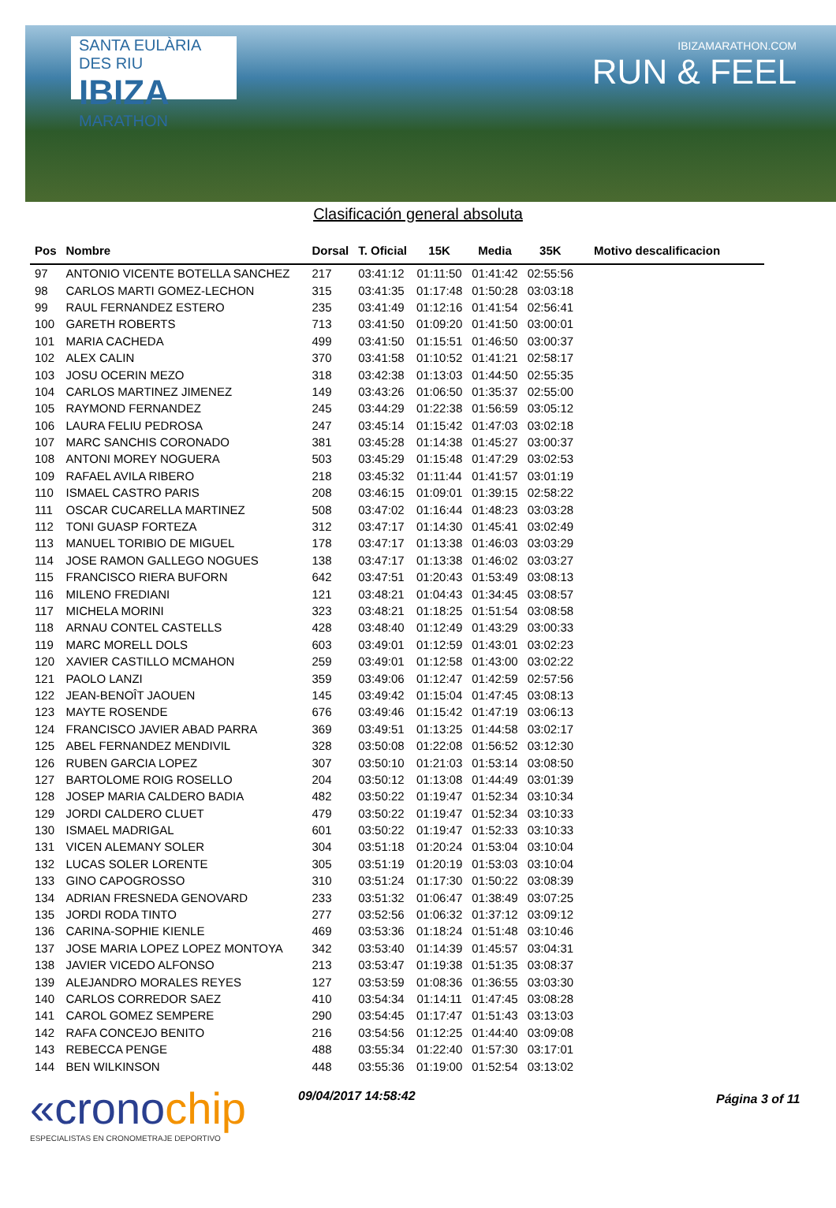SANTA EULÀRIA DES RIU
IBIZA
MARATHON
IBIZAMARATHON.COM
RUN & FEEL
Clasificación general absoluta
| Pos | Nombre | Dorsal | T. Oficial | 15K | Media | 35K | Motivo descalificacion |
| --- | --- | --- | --- | --- | --- | --- | --- |
| 97 | ANTONIO VICENTE BOTELLA SANCHEZ | 217 | 03:41:12 | 01:11:50 | 01:41:42 | 02:55:56 | |
| 98 | CARLOS MARTI GOMEZ-LECHON | 315 | 03:41:35 | 01:17:48 | 01:50:28 | 03:03:18 | |
| 99 | RAUL FERNANDEZ ESTERO | 235 | 03:41:49 | 01:12:16 | 01:41:54 | 02:56:41 | |
| 100 | GARETH ROBERTS | 713 | 03:41:50 | 01:09:20 | 01:41:50 | 03:00:01 | |
| 101 | MARIA CACHEDA | 499 | 03:41:50 | 01:15:51 | 01:46:50 | 03:00:37 | |
| 102 | ALEX CALIN | 370 | 03:41:58 | 01:10:52 | 01:41:21 | 02:58:17 | |
| 103 | JOSU OCERIN MEZO | 318 | 03:42:38 | 01:13:03 | 01:44:50 | 02:55:35 | |
| 104 | CARLOS MARTINEZ JIMENEZ | 149 | 03:43:26 | 01:06:50 | 01:35:37 | 02:55:00 | |
| 105 | RAYMOND FERNANDEZ | 245 | 03:44:29 | 01:22:38 | 01:56:59 | 03:05:12 | |
| 106 | LAURA FELIU PEDROSA | 247 | 03:45:14 | 01:15:42 | 01:47:03 | 03:02:18 | |
| 107 | MARC SANCHIS CORONADO | 381 | 03:45:28 | 01:14:38 | 01:45:27 | 03:00:37 | |
| 108 | ANTONI MOREY NOGUERA | 503 | 03:45:29 | 01:15:48 | 01:47:29 | 03:02:53 | |
| 109 | RAFAEL AVILA RIBERO | 218 | 03:45:32 | 01:11:44 | 01:41:57 | 03:01:19 | |
| 110 | ISMAEL CASTRO PARIS | 208 | 03:46:15 | 01:09:01 | 01:39:15 | 02:58:22 | |
| 111 | OSCAR CUCARELLA MARTINEZ | 508 | 03:47:02 | 01:16:44 | 01:48:23 | 03:03:28 | |
| 112 | TONI GUASP FORTEZA | 312 | 03:47:17 | 01:14:30 | 01:45:41 | 03:02:49 | |
| 113 | MANUEL TORIBIO DE MIGUEL | 178 | 03:47:17 | 01:13:38 | 01:46:03 | 03:03:29 | |
| 114 | JOSE RAMON GALLEGO NOGUES | 138 | 03:47:17 | 01:13:38 | 01:46:02 | 03:03:27 | |
| 115 | FRANCISCO RIERA BUFORN | 642 | 03:47:51 | 01:20:43 | 01:53:49 | 03:08:13 | |
| 116 | MILENO FREDIANI | 121 | 03:48:21 | 01:04:43 | 01:34:45 | 03:08:57 | |
| 117 | MICHELA MORINI | 323 | 03:48:21 | 01:18:25 | 01:51:54 | 03:08:58 | |
| 118 | ARNAU CONTEL CASTELLS | 428 | 03:48:40 | 01:12:49 | 01:43:29 | 03:00:33 | |
| 119 | MARC MORELL DOLS | 603 | 03:49:01 | 01:12:59 | 01:43:01 | 03:02:23 | |
| 120 | XAVIER CASTILLO MCMAHON | 259 | 03:49:01 | 01:12:58 | 01:43:00 | 03:02:22 | |
| 121 | PAOLO LANZI | 359 | 03:49:06 | 01:12:47 | 01:42:59 | 02:57:56 | |
| 122 | JEAN-BENOÎT JAOUEN | 145 | 03:49:42 | 01:15:04 | 01:47:45 | 03:08:13 | |
| 123 | MAYTE ROSENDE | 676 | 03:49:46 | 01:15:42 | 01:47:19 | 03:06:13 | |
| 124 | FRANCISCO JAVIER ABAD PARRA | 369 | 03:49:51 | 01:13:25 | 01:44:58 | 03:02:17 | |
| 125 | ABEL FERNANDEZ MENDIVIL | 328 | 03:50:08 | 01:22:08 | 01:56:52 | 03:12:30 | |
| 126 | RUBEN GARCIA LOPEZ | 307 | 03:50:10 | 01:21:03 | 01:53:14 | 03:08:50 | |
| 127 | BARTOLOME ROIG ROSELLO | 204 | 03:50:12 | 01:13:08 | 01:44:49 | 03:01:39 | |
| 128 | JOSEP MARIA CALDERO BADIA | 482 | 03:50:22 | 01:19:47 | 01:52:34 | 03:10:34 | |
| 129 | JORDI CALDERO CLUET | 479 | 03:50:22 | 01:19:47 | 01:52:34 | 03:10:33 | |
| 130 | ISMAEL MADRIGAL | 601 | 03:50:22 | 01:19:47 | 01:52:33 | 03:10:33 | |
| 131 | VICEN ALEMANY SOLER | 304 | 03:51:18 | 01:20:24 | 01:53:04 | 03:10:04 | |
| 132 | LUCAS SOLER LORENTE | 305 | 03:51:19 | 01:20:19 | 01:53:03 | 03:10:04 | |
| 133 | GINO CAPOGROSSO | 310 | 03:51:24 | 01:17:30 | 01:50:22 | 03:08:39 | |
| 134 | ADRIAN FRESNEDA GENOVARD | 233 | 03:51:32 | 01:06:47 | 01:38:49 | 03:07:25 | |
| 135 | JORDI RODA TINTO | 277 | 03:52:56 | 01:06:32 | 01:37:12 | 03:09:12 | |
| 136 | CARINA-SOPHIE KIENLE | 469 | 03:53:36 | 01:18:24 | 01:51:48 | 03:10:46 | |
| 137 | JOSE MARIA LOPEZ LOPEZ MONTOYA | 342 | 03:53:40 | 01:14:39 | 01:45:57 | 03:04:31 | |
| 138 | JAVIER VICEDO ALFONSO | 213 | 03:53:47 | 01:19:38 | 01:51:35 | 03:08:37 | |
| 139 | ALEJANDRO MORALES REYES | 127 | 03:53:59 | 01:08:36 | 01:36:55 | 03:03:30 | |
| 140 | CARLOS CORREDOR SAEZ | 410 | 03:54:34 | 01:14:11 | 01:47:45 | 03:08:28 | |
| 141 | CAROL GOMEZ SEMPERE | 290 | 03:54:45 | 01:17:47 | 01:51:43 | 03:13:03 | |
| 142 | RAFA CONCEJO BENITO | 216 | 03:54:56 | 01:12:25 | 01:44:40 | 03:09:08 | |
| 143 | REBECCA PENGE | 488 | 03:55:34 | 01:22:40 | 01:57:30 | 03:17:01 | |
| 144 | BEN WILKINSON | 448 | 03:55:36 | 01:19:00 | 01:52:54 | 03:13:02 | |
«cronochip
ESPECIALISTAS EN CRONOMETRAJE DEPORTIVO
09/04/2017 14:58:42
Página 3 of 11